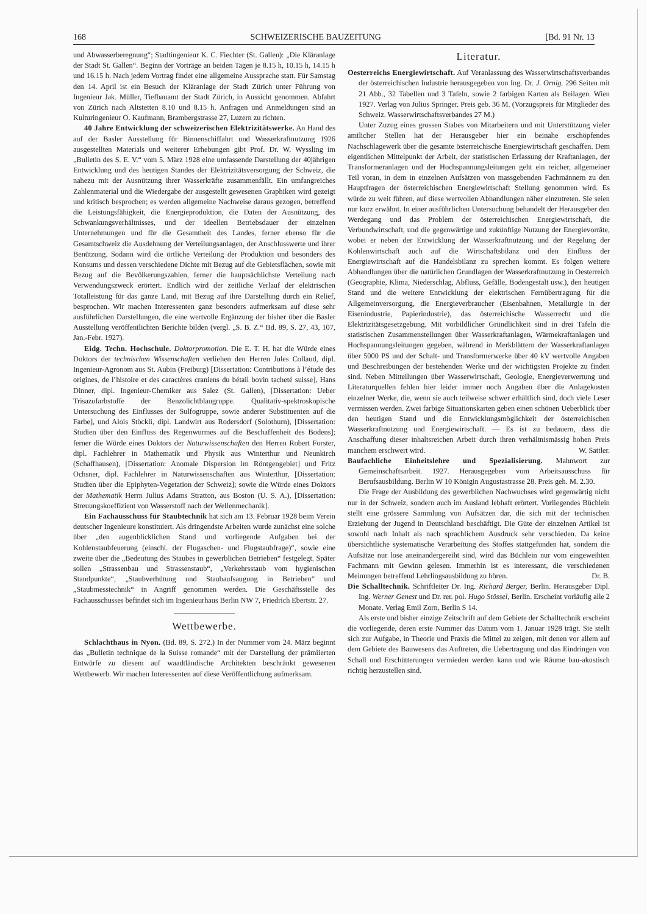168 SCHWEIZERISCHE BAUZEITUNG [Bd. 91 Nr. 13
und Abwasserberegnung“; Stadtingenieur K. C. Fiechter (St. Gallen): „Die Kläranlage der Stadt St. Gallen“. Beginn der Vorträge an beiden Tagen je 8.15 h, 10.15 h, 14.15 h und 16.15 h. Nach jedem Vortrag findet eine allgemeine Aussprache statt. Für Samstag den 14. April ist ein Besuch der Kläranlage der Stadt Zürich unter Führung von Ingenieur Jak. Müller, Tiefbauamt der Stadt Zürich, in Aussicht genommen. Abfahrt von Zürich nach Altstetten 8.10 und 8.15 h. Anfragen und Anmeldungen sind an Kulturingenieur O. Kaufmann, Brambergstrasse 27, Luzern zu richten.
40 Jahre Entwicklung der schweizerischen Elektrizitätswerke. An Hand des auf der Basler Ausstellung für Binnenschiffahrt und Wasserkraftnutzung 1926 ausgestellten Materials und weiterer Erhebungen gibt Prof. Dr. W. Wyssling im „Bulletin des S. E. V.“ vom 5. März 1928 eine umfassende Darstellung der 40jährigen Entwicklung und des heutigen Standes der Elektrizitätsversorgung der Schweiz, die nahezu mit der Ausnützung ihrer Wasserkräfte zusammenfällt. Ein umfangreiches Zahlenmaterial und die Wiedergabe der ausgestellt gewesenen Graphiken wird gezeigt und kritisch besprochen; es werden allgemeine Nachweise daraus gezogen, betreffend die Leistungsfähigkeit, die Energieproduktion, die Daten der Ausnützung, des Schwankungsverhältnisses, und der ideellen Betriebsdauer der einzelnen Unternehmungen und für die Gesamtheit des Landes, ferner ebenso für die Gesamtschweiz die Ausdehnung der Verteilungsanlagen, der Anschlusswerte und ihrer Benützung. Sodann wird die örtliche Verteilung der Produktion und besonders des Konsums und dessen verschiedene Dichte mit Bezug auf die Gebietsflächen, sowie mit Bezug auf die Bevölkerungszahlen, ferner die hauptsächlichste Verteilung nach Verwendungszweck erörtert. Endlich wird der zeitliche Verlauf der elektrischen Totalleistung für das ganze Land, mit Bezug auf ihre Darstellung durch ein Relief, besprochen. Wir machen Interessenten ganz besonders aufmerksam auf diese sehr ausführlichen Darstellungen, die eine wertvolle Ergänzung der bisher über die Basler Ausstellung veröffentlichten Berichte bilden (vergl. „S. B. Z.“ Bd. 89, S. 27, 43, 107, Jan.-Febr. 1927).
Eidg. Techn. Hochschule. Doktorpromotion. Die E. T. H. hat die Würde eines Doktors der technischen Wissenschaften verliehen den Herren Jules Collaud, dipl. Ingenieur-Agronom aus St. Aubin (Freiburg) [Dissertation: Contributions à l’étude des origines, de l’histoire et des caractères craniens du bétail bovin tacheté suisse], Hans Dinner, dipl. Ingenieur-Chemiker aus Salez (St. Gallen), [Dissertation: Ueber Trisazofarbstoffe der Benzolichtblaugruppe. Qualitativ-spektroskopische Untersuchung des Einflusses der Sulfogruppe, sowie anderer Substituenten auf die Farbe], und Alois Stöckli, dipl. Landwirt aus Rodersdorf (Solothurn), [Dissertation: Studien über den Einfluss des Regenwurmes auf die Beschaffenheit des Bodens]; ferner die Würde eines Doktors der Naturwissenschaften den Herren Robert Forster, dipl. Fachlehrer in Mathematik und Physik aus Winterthur und Neunkirch (Schaffhausen), [Dissertation: Anomale Dispersion im Röntgengebiet] und Fritz Ochsner, dipl. Fachlehrer in Naturwissenschaften aus Winterthur, [Dissertation: Studien über die Epiphyten-Vegetation der Schweiz]; sowie die Würde eines Doktors der Mathematik Herrn Julius Adams Stratton, aus Boston (U. S. A.), [Dissertation: Streuungskoeffizient von Wasserstoff nach der Wellenmechanik].
Ein Fachausschuss für Staubtechnik hat sich am 13. Februar 1928 beim Verein deutscher Ingenieure konstituiert. Als dringendste Arbeiten wurde zunächst eine solche über „den augenblicklichen Stand und vorliegende Aufgaben bei der Kohlenstaubfeuerung (einschl. der Flugaschen- und Flugstaubfrage)“, sowie eine zweite über die „Bedeutung des Staubes in gewerblichen Betrieben“ festgelegt. Später sollen „Strassenbau und Strassenstaub“, „Verkehrsstaub vom hygienischen Standpunkte“, „Staubverhütung und Staubaufsaugung in Betrieben“ und „Staubmesstechnik“ in Angriff genommen werden. Die Geschäftsstelle des Fachausschusses befindet sich im Ingenieurhaus Berlin NW 7, Friedrich Ebertstr. 27.
Wettbewerbe.
Schlachthaus in Nyon. (Bd. 89, S. 272.) In der Nummer vom 24. März beginnt das „Bulletin technique de la Suisse romande“ mit der Darstellung der prämiierten Entwürfe zu diesem auf waadtländische Architekten beschränkt gewesenen Wettbewerb. Wir machen Interessenten auf diese Veröffentlichung aufmerksam.
Literatur.
Oesterreichs Energiewirtschaft. Auf Veranlassung des Wasserwirtschaftsverbandes der österreichischen Industrie herausgegeben von Ing. Dr. J. Ornig. 296 Seiten mit 21 Abb., 32 Tabellen und 3 Tafeln, sowie 2 farbigen Karten als Beilagen. Wien 1927. Verlag von Julius Springer. Preis geb. 36 M. (Vorzugspreis für Mitglieder des Schweiz. Wasserwirtschaftsverbandes 27 M.)
Unter Zuzug eines grossen Stabes von Mitarbeitern und mit Unterstützung vieler amtlicher Stellen hat der Herausgeber hier ein beinahe erschöpfendes Nachschlagewerk über die gesamte österreichische Energiewirtschaft geschaffen. Dem eigentlichen Mittelpunkt der Arbeit, der statistischen Erfassung der Kraftanlagen, der Transformeranlagen und der Hochspannungsleitungen geht ein reicher, allgemeiner Teil voran, in dem in einzelnen Aufsätzen von massgebenden Fachmännern zu den Hauptfragen der österreichischen Energiewirtschaft Stellung genommen wird. Es würde zu weit führen, auf diese wertvollen Abhandlungen näher einzutreten. Sie seien nur kurz erwähnt. In einer ausführlichen Untersuchung behandelt der Herausgeber den Werdegang und das Problem der österreichischen Energiewirtschaft, die Verbundwirtschaft, und die gegenwärtige und zukünftige Nutzung der Energievorräte, wobei er neben der Entwicklung der Wasserkraftnutzung und der Regelung der Kohlenwirtschaft auch auf die Wirtschaftsbilanz und den Einfluss der Energiewirtschaft auf die Handelsbilanz zu sprechen kommt. Es folgen weitere Abhandlungen über die natürlichen Grundlagen der Wasserkraftnutzung in Oesterreich (Geographie, Klima, Niederschlag, Abfluss, Gefälle, Bodengestalt usw.), den heutigen Stand und die weitere Entwicklung der elektrischen Fernübertragung für die Allgemeinversorgung, die Energieverbraucher (Eisenbahnen, Metallurgie in der Eisenindustrie, Papierindustrie), das österreichische Wasserrecht und die Elektrizitätsgesetzgebung. Mit vorbildlicher Gründlichkeit sind in drei Tafeln die statistischen Zusammenstellungen über Wasserkraftanlagen, Wärmekraftanlagen und Hochspannungsleitungen gegeben, während in Merkblättern der Wasserkraftanlagen über 5000 PS und der Schalt- und Transformerwerke über 40 kV wertvolle Angaben und Beschreibungen der bestehenden Werke und der wichtigsten Projekte zu finden sind. Neben Mitteilungen über Wasserwirtschaft, Geologie, Energieverwertung und Literaturquellen fehlen hier leider immer noch Angaben über die Anlagekosten einzelner Werke, die, wenn sie auch teilweise schwer erhältlich sind, doch viele Leser vermissen werden. Zwei farbige Situationskarten geben einen schönen Ueberblick über den heutigen Stand und die Entwicklungsmöglichkeit der österreichischen Wasserkraftnutzung und Energiewirtschaft. — Es ist zu bedauern, dass die Anschaffung dieser inhaltsreichen Arbeit durch ihren verhältnismässig hohen Preis manchem erschwert wird. W. Sattler.
Baufachliche Einheitslehre und Spezialisierung. Mahnwort zur Gemeinschaftsarbeit. 1927. Herausgegeben vom Arbeitsausschuss für Berufsausbildung. Berlin W 10 Königin Augustastrasse 28. Preis geh. M. 2.30.
Die Frage der Ausbildung des gewerblichen Nachwuchses wird gegenwärtig nicht nur in der Schweiz, sondern auch im Ausland lebhaft erörtert. Vorliegendes Büchlein stellt eine grössere Sammlung von Aufsätzen dar, die sich mit der technischen Erziehung der Jugend in Deutschland beschäftigt. Die Güte der einzelnen Artikel ist sowohl nach Inhalt als nach sprachlichem Ausdruck sehr verschieden. Da keine übersichtliche systematische Verarbeitung des Stoffes stattgefunden hat, sondern die Aufsätze nur lose aneinandergereiht sind, wird das Büchlein nur vom eingeweihten Fachmann mit Gewinn gelesen. Immerhin ist es interessant, die verschiedenen Meinungen betreffend Lehrlingsausbildung zu hören. Dr. B.
Die Schalltechnik. Schriftleiter Dr. Ing. Richard Berger, Berlin. Herausgeber Dipl. Ing. Werner Genest und Dr. rer. pol. Hugo Stössel, Berlin. Erscheint vorläufig alle 2 Monate. Verlag Emil Zorn, Berlin S 14.
Als erste und bisher einzige Zeitschrift auf dem Gebiete der Schalltechnik erscheint die vorliegende, deren erste Nummer das Datum vom 1. Januar 1928 trägt. Sie stellt sich zur Aufgabe, in Theorie und Praxis die Mittel zu zeigen, mit denen vor allem auf dem Gebiete des Bauwesens das Auftreten, die Uebertragung und das Eindringen von Schall und Erschütterungen vermieden werden kann und wie Räume bau-akustisch richtig herzustellen sind.